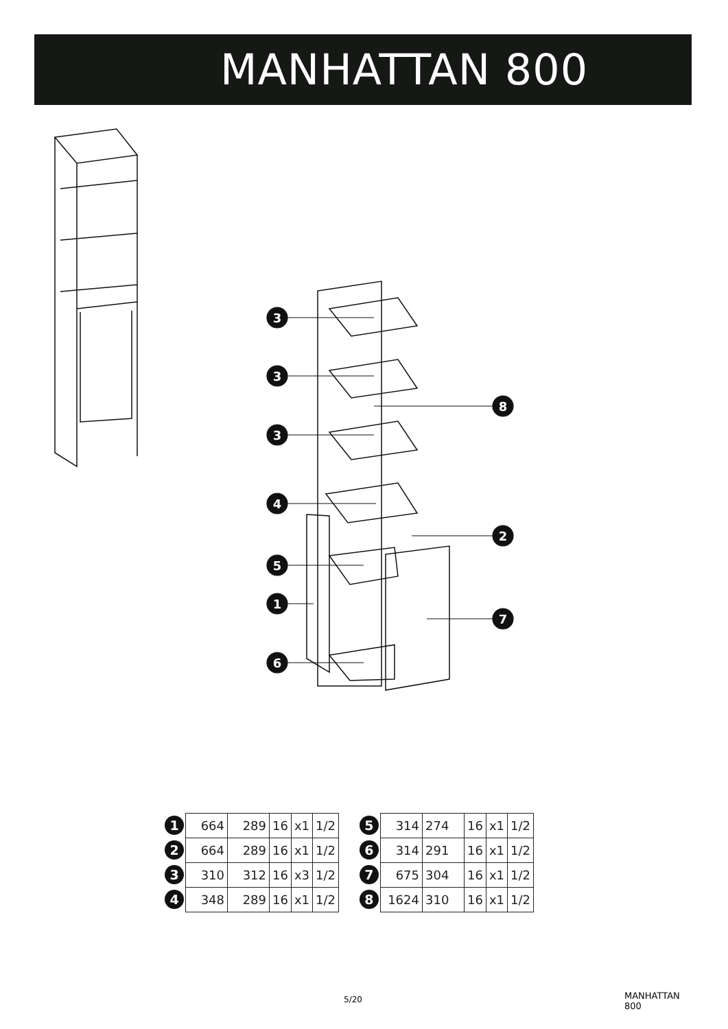MANHATTAN 800
3
3
3
4
5
1
6
8
2
7
1
2
3
4
| 664 | 289 | 16 | x1 | 1/2 |
| 664 | 289 | 16 | x1 | 1/2 |
| 310 | 312 | 16 | x3 | 1/2 |
| 348 | 289 | 16 | x1 | 1/2 |
5
6
7
8
| 314 | 274 | 16 | x1 | 1/2 |
| 314 | 291 | 16 | x1 | 1/2 |
| 675 | 304 | 16 | x1 | 1/2 |
| 1624 | 310 | 16 | x1 | 1/2 |
5/20
MANHATTAN
800